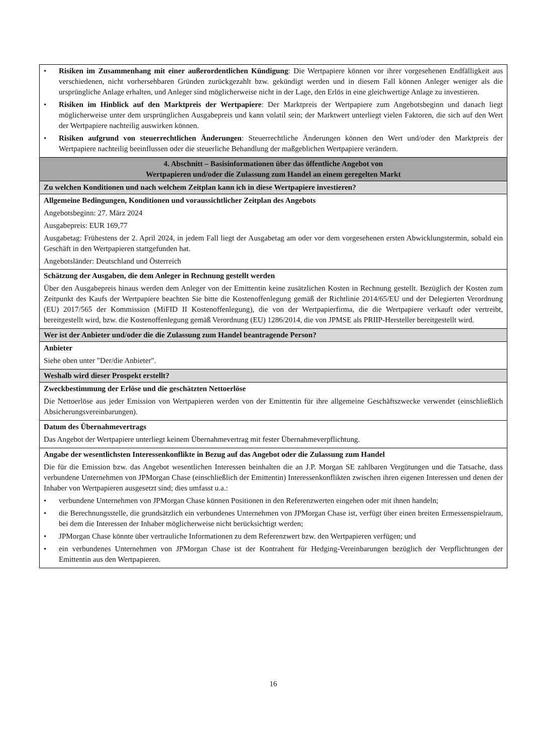| • Risiken im Zusammenhang mit einer außerordentlichen Kündigung : Die Wertpapiere können vor ihrer vorgesehenen Endfälligkeit aus verschiedenen, nicht vorhersehbaren Gründen zurückgezahlt bzw. gekündigt werden und in diesem Fall können Anleger weniger als die ursprüngliche Anlage erhalten, und Anleger sind möglicherweise nicht in der Lage, den Erlös in eine gleichwertige Anlage zu investieren. • Risiken im Hinblick auf den Marktpreis der Wertpapiere : Der Marktpreis der Wertpapiere zum Angebotsbeginn und danach liegt möglicherweise unter dem ursprünglichen Ausgabepreis und kann volatil sein; der Marktwert unterliegt vielen Faktoren, die sich auf den Wert der Wertpapiere nachteilig auswirken können. • Risiken aufgrund von steuerrechtlichen Änderungen : Steuerrechtliche Änderungen können den Wert und/oder den Marktpreis der Wertpapiere nachteilig beeinflussen oder die steuerliche Behandlung der maßgeblichen Wertpapiere verändern. |
| 4. Abschnitt – Basisinformationen über das öffentliche Angebot von Wertpapieren und/oder die Zulassung zum Handel an einem geregelten Markt |
| Zu welchen Konditionen und nach welchem Zeitplan kann ich in diese Wertpapiere investieren? |
| Allgemeine Bedingungen, Konditionen und voraussichtlicher Zeitplan des Angebots Angebotsbeginn: 27. März 2024 Ausgabepreis: EUR 169,77 Ausgabetag: Frühestens der 2. April 2024, in jedem Fall liegt der Ausgabetag am oder vor dem vorgesehenen ersten Abwicklungstermin, sobald ein Geschäft in den Wertpapieren stattgefunden hat. Angebotsländer: Deutschland und Österreich |
| Schätzung der Ausgaben, die dem Anleger in Rechnung gestellt werden Über den Ausgabepreis hinaus werden dem Anleger von der Emittentin keine zusätzlichen Kosten in Rechnung gestellt. Bezüglich der Kosten zum Zeitpunkt des Kaufs der Wertpapiere beachten Sie bitte die Kostenoffenlegung gemäß der Richtlinie 2014/65/EU und der Delegierten Verordnung (EU) 2017/565 der Kommission (MiFID II Kostenoffenlegung), die von der Wertpapierfirma, die die Wertpapiere verkauft oder vertreibt, bereitgestellt wird, bzw. die Kostenoffenlegung gemäß Verordnung (EU) 1286/2014, die von JPMSE als PRIIP-Hersteller bereitgestellt wird. |
| Wer ist der Anbieter und/oder die die Zulassung zum Handel beantragende Person? |
| Anbieter Siehe oben unter "Der/die Anbieter". |
| Weshalb wird dieser Prospekt erstellt? |
| Zweckbestimmung der Erlöse und die geschätzten Nettoerlöse Die Nettoerlöse aus jeder Emission von Wertpapieren werden von der Emittentin für ihre allgemeine Geschäftszwecke verwendet (einschließlich Absicherungsvereinbarungen). |
| Datum des Übernahmevertrags Das Angebot der Wertpapiere unterliegt keinem Übernahmevertrag mit fester Übernahmeverpflichtung. |
| Angabe der wesentlichsten Interessenkonflikte in Bezug auf das Angebot oder die Zulassung zum Handel Die für die Emission bzw. das Angebot wesentlichen Interessen beinhalten die an J.P. Morgan SE zahlbaren Vergütungen und die Tatsache, dass verbundene Unternehmen von JPMorgan Chase (einschließlich der Emittentin) Interessenkonflikten zwischen ihren eigenen Interessen und denen der Inhaber von Wertpapieren ausgesetzt sind; dies umfasst u.a.: • verbundene Unternehmen von JPMorgan Chase können Positionen in den Referenzwerten eingehen oder mit ihnen handeln; • die Berechnungsstelle, die grundsätzlich ein verbundenes Unternehmen von JPMorgan Chase ist, verfügt über einen breiten Ermessenspielraum, bei dem die Interessen der Inhaber möglicherweise nicht berücksichtigt werden; • JPMorgan Chase könnte über vertrauliche Informationen zu dem Referenzwert bzw. den Wertpapieren verfügen; und • ein verbundenes Unternehmen von JPMorgan Chase ist der Kontrahent für Hedging-Vereinbarungen bezüglich der Verpflichtungen der Emittentin aus den Wertpapieren. |
16